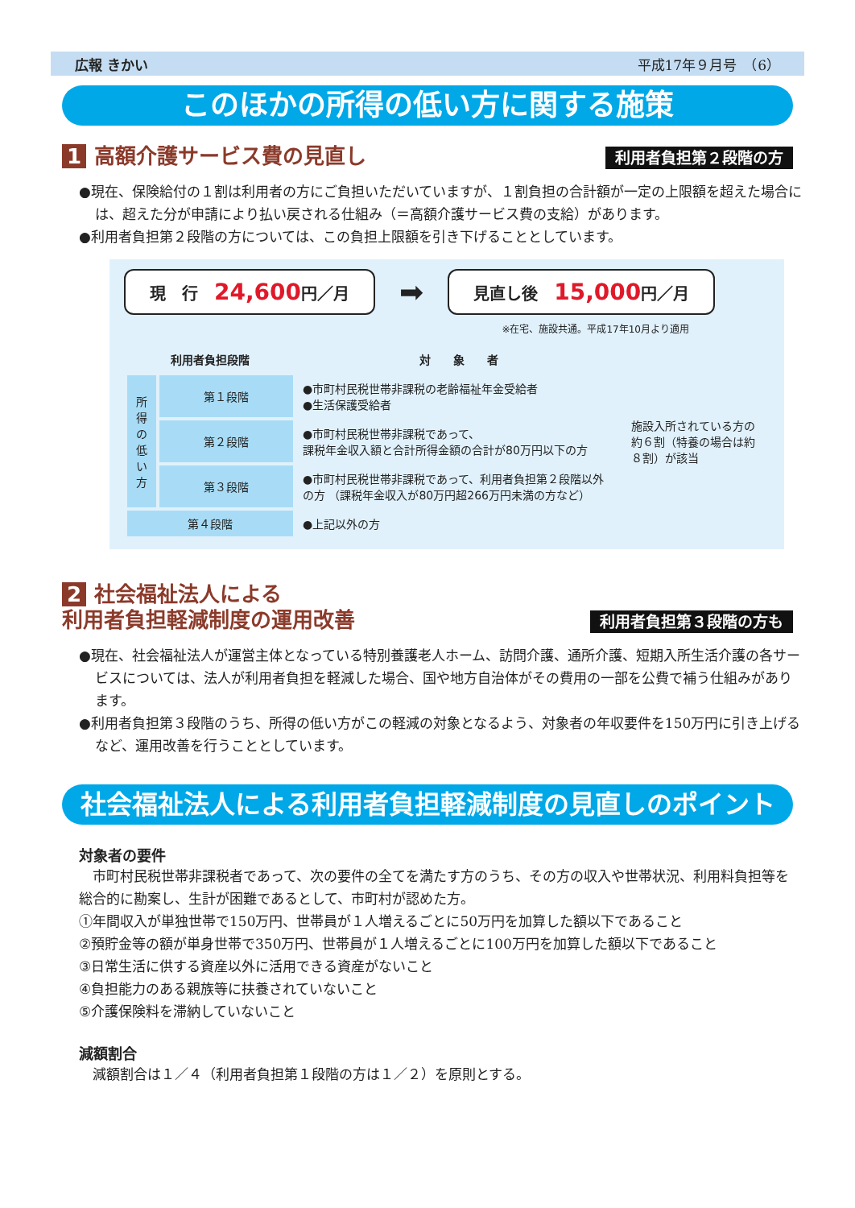広報 きかい 平成17年９月号　（6）
このほかの所得の低い方に関する施策
1 高額介護サービス費の見直し
利用者負担第２段階の方
●現在、保険給付の１割は利用者の方にご負担いただいていますが、１割負担の合計額が一定の上限額を超えた場合には、超えた分が申請により払い戻される仕組み（＝高額介護サービス費の支給）があります。
●利用者負担第２段階の方については、この負担上限額を引き下げることとしています。
現　行　24,600円／月
➡
見直し後　15,000円／月
※在宅、施設共通。平成17年10月より適用
| 利用者負担段階 | | 対 象 者 | |
| --- | --- | --- | --- |
| 所得の低い方 | 第１段階 | ●市町村民税世帯非課税の老齢福祉年金受給者 ●生活保護受給者 | 施設入所されている方の約６割（特養の場合は約８割）が該当 |
| | 第２段階 | ●市町村民税世帯非課税であって、 課税年金収入額と合計所得金額の合計が80万円以下の方 | |
| | 第３段階 | ●市町村民税世帯非課税であって、利用者負担第２段階以外の方 （課税年金収入が80万円超266万円未満の方など） | |
| 第４段階 | | ●上記以外の方 | |
2 社会福祉法人による
利用者負担軽減制度の運用改善
利用者負担第３段階の方も
●現在、社会福祉法人が運営主体となっている特別養護老人ホーム、訪問介護、通所介護、短期入所生活介護の各サービスについては、法人が利用者負担を軽減した場合、国や地方自治体がその費用の一部を公費で補う仕組みがあります。
●利用者負担第３段階のうち、所得の低い方がこの軽減の対象となるよう、対象者の年収要件を150万円に引き上げるなど、運用改善を行うこととしています。
社会福祉法人による利用者負担軽減制度の見直しのポイント
対象者の要件
　市町村民税世帯非課税者であって、次の要件の全てを満たす方のうち、その方の収入や世帯状況、利用料負担等を総合的に勘案し、生計が困難であるとして、市町村が認めた方。
①年間収入が単独世帯で150万円、世帯員が１人増えるごとに50万円を加算した額以下であること
②預貯金等の額が単身世帯で350万円、世帯員が１人増えるごとに100万円を加算した額以下であること
③日常生活に供する資産以外に活用できる資産がないこと
④負担能力のある親族等に扶養されていないこと
⑤介護保険料を滞納していないこと
減額割合
　減額割合は１／４（利用者負担第１段階の方は１／２）を原則とする。